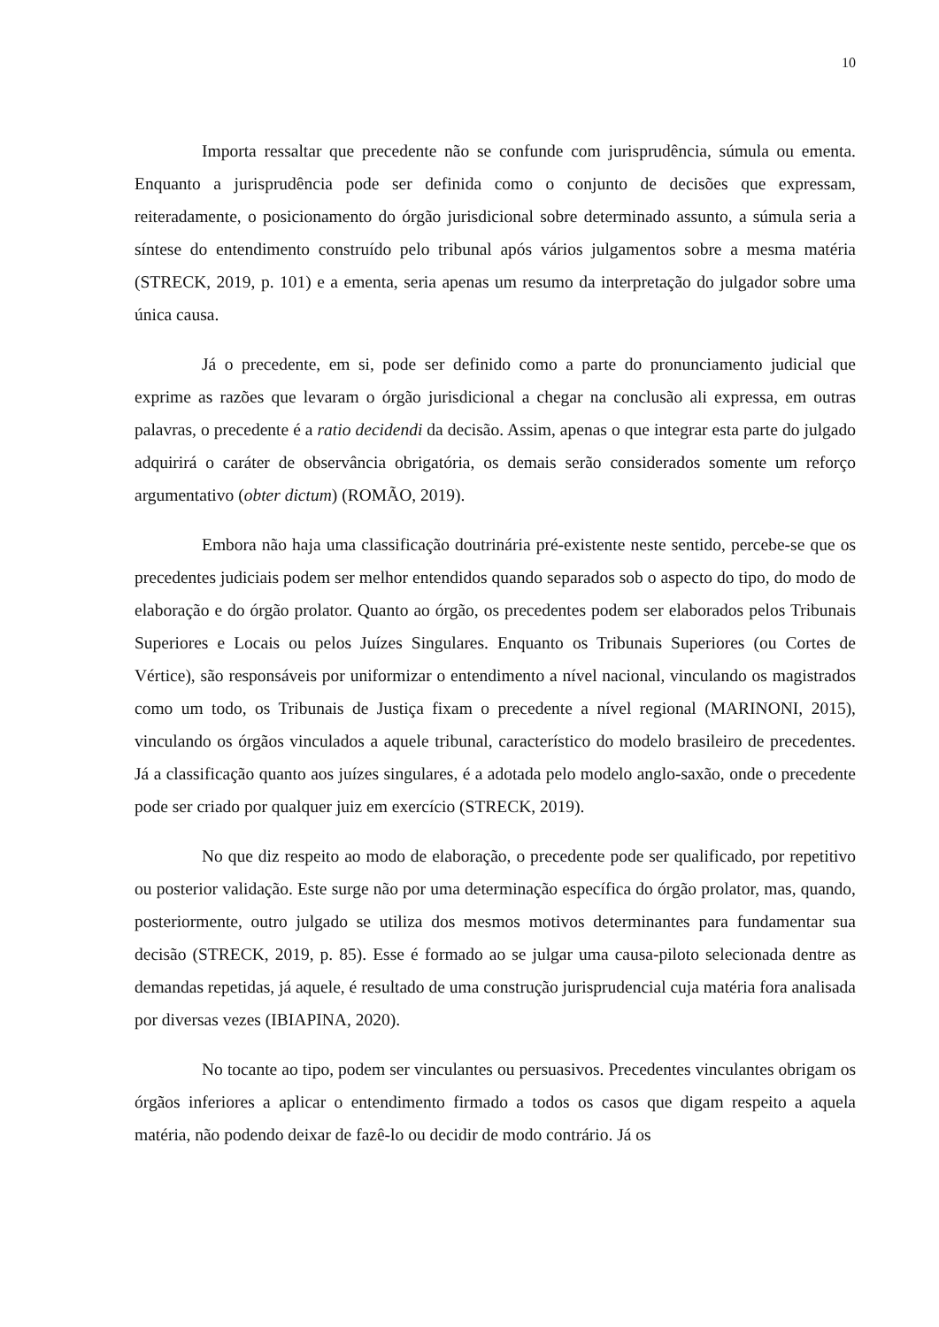10
Importa ressaltar que precedente não se confunde com jurisprudência, súmula ou ementa. Enquanto a jurisprudência pode ser definida como o conjunto de decisões que expressam, reiteradamente, o posicionamento do órgão jurisdicional sobre determinado assunto, a súmula seria a síntese do entendimento construído pelo tribunal após vários julgamentos sobre a mesma matéria (STRECK, 2019, p. 101) e a ementa, seria apenas um resumo da interpretação do julgador sobre uma única causa.
Já o precedente, em si, pode ser definido como a parte do pronunciamento judicial que exprime as razões que levaram o órgão jurisdicional a chegar na conclusão ali expressa, em outras palavras, o precedente é a ratio decidendi da decisão. Assim, apenas o que integrar esta parte do julgado adquirirá o caráter de observância obrigatória, os demais serão considerados somente um reforço argumentativo (obter dictum) (ROMÃO, 2019).
Embora não haja uma classificação doutrinária pré-existente neste sentido, percebe-se que os precedentes judiciais podem ser melhor entendidos quando separados sob o aspecto do tipo, do modo de elaboração e do órgão prolator. Quanto ao órgão, os precedentes podem ser elaborados pelos Tribunais Superiores e Locais ou pelos Juízes Singulares. Enquanto os Tribunais Superiores (ou Cortes de Vértice), são responsáveis por uniformizar o entendimento a nível nacional, vinculando os magistrados como um todo, os Tribunais de Justiça fixam o precedente a nível regional (MARINONI, 2015), vinculando os órgãos vinculados a aquele tribunal, característico do modelo brasileiro de precedentes. Já a classificação quanto aos juízes singulares, é a adotada pelo modelo anglo-saxão, onde o precedente pode ser criado por qualquer juiz em exercício (STRECK, 2019).
No que diz respeito ao modo de elaboração, o precedente pode ser qualificado, por repetitivo ou posterior validação. Este surge não por uma determinação específica do órgão prolator, mas, quando, posteriormente, outro julgado se utiliza dos mesmos motivos determinantes para fundamentar sua decisão (STRECK, 2019, p. 85). Esse é formado ao se julgar uma causa-piloto selecionada dentre as demandas repetidas, já aquele, é resultado de uma construção jurisprudencial cuja matéria fora analisada por diversas vezes (IBIAPINA, 2020).
No tocante ao tipo, podem ser vinculantes ou persuasivos. Precedentes vinculantes obrigam os órgãos inferiores a aplicar o entendimento firmado a todos os casos que digam respeito a aquela matéria, não podendo deixar de fazê-lo ou decidir de modo contrário. Já os